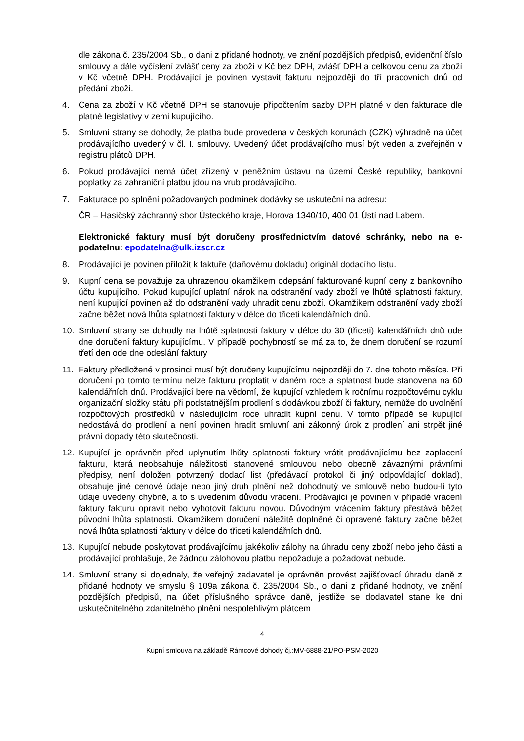dle zákona č. 235/2004 Sb., o dani z přidané hodnoty, ve znění pozdějších předpisů, evidenční číslo smlouvy a dále vyčíslení zvlášť ceny za zboží v Kč bez DPH, zvlášť DPH a celkovou cenu za zboží v Kč včetně DPH. Prodávající je povinen vystavit fakturu nejpozději do tří pracovních dnů od předání zboží.
4. Cena za zboží v Kč včetně DPH se stanovuje připočtením sazby DPH platné v den fakturace dle platné legislativy v zemi kupujícího.
5. Smluvní strany se dohodly, že platba bude provedena v českých korunách (CZK) výhradně na účet prodávajícího uvedený v čl. I. smlouvy. Uvedený účet prodávajícího musí být veden a zveřejněn v registru plátců DPH.
6. Pokud prodávající nemá účet zřízený v peněžním ústavu na území České republiky, bankovní poplatky za zahraniční platbu jdou na vrub prodávajícího.
7. Fakturace po splnění požadovaných podmínek dodávky se uskuteční na adresu:
ČR – Hasičský záchranný sbor Ústeckého kraje, Horova 1340/10, 400 01 Ústí nad Labem.
Elektronické faktury musí být doručeny prostřednictvím datové schránky, nebo na e-podatelnu: epodatelna@ulk.izscr.cz
8. Prodávající je povinen přiložit k faktuře (daňovému dokladu) originál dodacího listu.
9. Kupní cena se považuje za uhrazenou okamžikem odepsání fakturované kupní ceny z bankovního účtu kupujícího. Pokud kupující uplatní nárok na odstranění vady zboží ve lhůtě splatnosti faktury, není kupující povinen až do odstranění vady uhradit cenu zboží. Okamžikem odstranění vady zboží začne běžet nová lhůta splatnosti faktury v délce do třiceti kalendářních dnů.
10. Smluvní strany se dohodly na lhůtě splatnosti faktury v délce do 30 (třiceti) kalendářních dnů ode dne doručení faktury kupujícímu. V případě pochybností se má za to, že dnem doručení se rozumí třetí den ode dne odeslání faktury
11. Faktury předložené v prosinci musí být doručeny kupujícímu nejpozději do 7. dne tohoto měsíce. Při doručení po tomto termínu nelze fakturu proplatit v daném roce a splatnost bude stanovena na 60 kalendářních dnů. Prodávající bere na vědomí, že kupující vzhledem k ročnímu rozpočtovému cyklu organizační složky státu při podstatnějším prodlení s dodávkou zboží či faktury, nemůže do uvolnění rozpočtových prostředků v následujícím roce uhradit kupní cenu. V tomto případě se kupující nedostává do prodlení a není povinen hradit smluvní ani zákonný úrok z prodlení ani strpět jiné právní dopady této skutečnosti.
12. Kupující je oprávněn před uplynutím lhůty splatnosti faktury vrátit prodávajícímu bez zaplacení fakturu, která neobsahuje náležitosti stanovené smlouvou nebo obecně závaznými právními předpisy, není doložen potvrzený dodací list (předávací protokol či jiný odpovídající doklad), obsahuje jiné cenové údaje nebo jiný druh plnění než dohodnutý ve smlouvě nebo budou-li tyto údaje uvedeny chybně, a to s uvedením důvodu vrácení. Prodávající je povinen v případě vrácení faktury fakturu opravit nebo vyhotovit fakturu novou. Důvodným vrácením faktury přestává běžet původní lhůta splatnosti. Okamžikem doručení náležitě doplněné či opravené faktury začne běžet nová lhůta splatnosti faktury v délce do třiceti kalendářních dnů.
13. Kupující nebude poskytovat prodávajícímu jakékoliv zálohy na úhradu ceny zboží nebo jeho části a prodávající prohlašuje, že žádnou zálohovou platbu nepožaduje a požadovat nebude.
14. Smluvní strany si dojednaly, že veřejný zadavatel je oprávněn provést zajišťovací úhradu daně z přidané hodnoty ve smyslu § 109a zákona č. 235/2004 Sb., o dani z přidané hodnoty, ve znění pozdějších předpisů, na účet příslušného správce daně, jestliže se dodavatel stane ke dni uskutečnitelného zdanitelného plnění nespolehlivým plátcem
4
Kupní smlouva na základě Rámcové dohody čj.:MV-6888-21/PO-PSM-2020